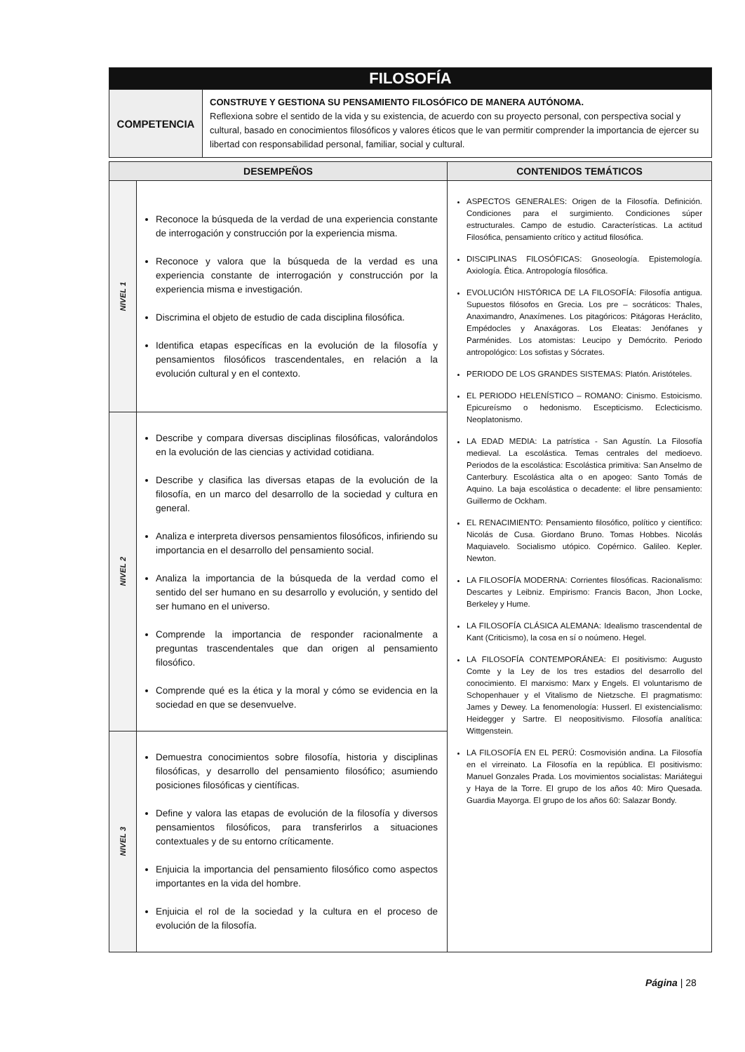| FILOSOFÍA | |
| COMPETENCIA | CONSTRUYE Y GESTIONA SU PENSAMIENTO FILOSÓFICO DE MANERA AUTÓNOMA. Reflexiona sobre el sentido de la vida y su existencia, de acuerdo con su proyecto personal, con perspectiva social y cultural, basado en conocimientos filosóficos y valores éticos que le van permitir comprender la importancia de ejercer su libertad con responsabilidad personal, familiar, social y cultural. |
| DESEMPEÑOS | | CONTENIDOS TEMÁTICOS |
| --- | --- | --- |
| NIVEL 1 | Reconoce la búsqueda de la verdad de una experiencia constante de interrogación y construcción por la experiencia misma. Reconoce y valora que la búsqueda de la verdad es una experiencia constante de interrogación y construcción por la experiencia misma e investigación. Discrimina el objeto de estudio de cada disciplina filosófica. Identifica etapas específicas en la evolución de la filosofía y pensamientos filosóficos trascendentales, en relación a la evolución cultural y en el contexto. | ASPECTOS GENERALES: Origen de la Filosofía. Definición. Condiciones para el surgimiento. Condiciones súper estructurales. Campo de estudio. Características. La actitud Filosófica, pensamiento crítico y actitud filosófica. DISCIPLINAS FILOSÓFICAS: Gnoseología. Epistemología. Axiología. Ética. Antropología filosófica. EVOLUCIÓN HISTÓRICA DE LA FILOSOFÍA: Filosofía antigua. Supuestos filósofos en Grecia. Los pre – socráticos: Thales, Anaximandro, Anaxímenes. Los pitagóricos: Pitágoras Heráclito, Empédocles y Anaxágoras. Los Eleatas: Jenófanes y Parménides. Los atomistas: Leucipo y Demócrito. Periodo antropológico: Los sofistas y Sócrates. PERIODO DE LOS GRANDES SISTEMAS: Platón. Aristóteles. EL PERIODO HELENÍSTICO – ROMANO: Cinismo. Estoicismo. Epicureísmo o hedonismo. Escepticismo. Eclecticismo. Neoplatonismo. LA EDAD MEDIA: La patrística - San Agustín. La Filosofía medieval. La escolástica. Temas centrales del medioevo. Periodos de la escolástica: Escolástica primitiva: San Anselmo de Canterbury. Escolástica alta o en apogeo: Santo Tomás de Aquino. La baja escolástica o decadente: el libre pensamiento: Guillermo de Ockham. EL RENACIMIENTO: Pensamiento filosófico, político y científico: Nicolás de Cusa. Giordano Bruno. Tomas Hobbes. Nicolás Maquiavelo. Socialismo utópico. Copérnico. Galileo. Kepler. Newton. LA FILOSOFÍA MODERNA: Corrientes filosóficas. Racionalismo: Descartes y Leibniz. Empirismo: Francis Bacon, Jhon Locke, Berkeley y Hume. LA FILOSOFÍA CLÁSICA ALEMANA: Idealismo trascendental de Kant (Criticismo), la cosa en sí o noúmeno. Hegel. LA FILOSOFÍA CONTEMPORÁNEA: El positivismo: Augusto Comte y la Ley de los tres estadios del desarrollo del conocimiento. El marxismo: Marx y Engels. El voluntarismo de Schopenhauer y el Vitalismo de Nietzsche. El pragmatismo: James y Dewey. La fenomenología: Husserl. El existencialismo: Heidegger y Sartre. El neopositivismo. Filosofía analítica: Wittgenstein. LA FILOSOFÍA EN EL PERÚ: Cosmovisión andina. La Filosofía en el virreinato. La Filosofía en la república. El positivismo: Manuel Gonzales Prada. Los movimientos socialistas: Mariátegui y Haya de la Torre. El grupo de los años 40: Miro Quesada. Guardia Mayorga. El grupo de los años 60: Salazar Bondy. |
| NIVEL 2 | Describe y compara diversas disciplinas filosóficas, valorándolos en la evolución de las ciencias y actividad cotidiana. Describe y clasifica las diversas etapas de la evolución de la filosofía, en un marco del desarrollo de la sociedad y cultura en general. Analiza e interpreta diversos pensamientos filosóficos, infiriendo su importancia en el desarrollo del pensamiento social. Analiza la importancia de la búsqueda de la verdad como el sentido del ser humano en su desarrollo y evolución, y sentido del ser humano en el universo. Comprende la importancia de responder racionalmente a preguntas trascendentales que dan origen al pensamiento filosófico. Comprende qué es la ética y la moral y cómo se evidencia en la sociedad en que se desenvuelve. | |
| NIVEL 3 | Demuestra conocimientos sobre filosofía, historia y disciplinas filosóficas, y desarrollo del pensamiento filosófico; asumiendo posiciones filosóficas y científicas. Define y valora las etapas de evolución de la filosofía y diversos pensamientos filosóficos, para transferirlos a situaciones contextuales y de su entorno críticamente. Enjuicia la importancia del pensamiento filosófico como aspectos importantes en la vida del hombre. Enjuicia el rol de la sociedad y la cultura en el proceso de evolución de la filosofía. | |
Página | 28